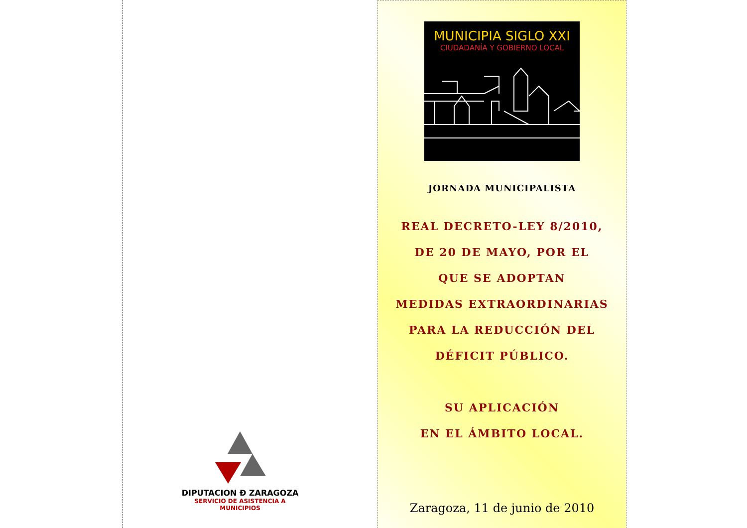DIPUTACION Đ ZARAGOZA
SERVICIO DE ASISTENCIA A MUNICIPIOS
MUNICIPIA SIGLO XXI
CIUDADANÍA Y GOBIERNO LOCAL
JORNADA MUNICIPALISTA
REAL DECRETO-LEY 8/2010,
DE 20 DE MAYO, POR EL
QUE SE ADOPTAN
MEDIDAS EXTRAORDINARIAS
PARA LA REDUCCIÓN DEL
DÉFICIT PÚBLICO.
SU APLICACIÓN
EN EL ÁMBITO LOCAL.
Zaragoza, 11 de junio de 2010